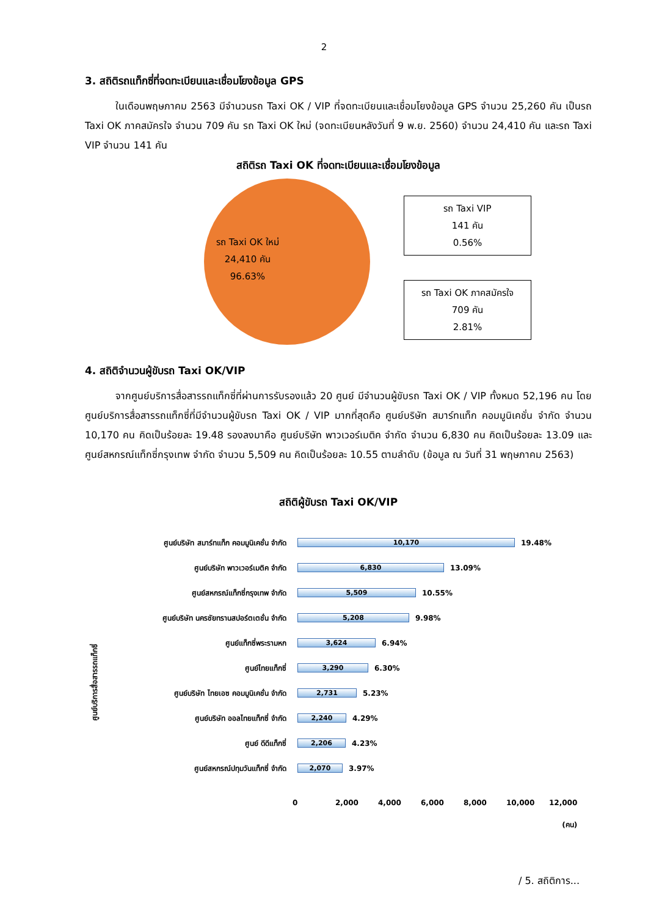2
3. สถิติรถแท็กซี่ที่จดทะเบียนและเชื่อมโยงข้อมูล GPS
ในเดือนพฤษภาคม 2563 มีจำนวนรถ Taxi OK / VIP ที่จดทะเบียนและเชื่อมโยงข้อมูล GPS จำนวน 25,260 คัน เป็นรถ Taxi OK ภาคสมัครใจ จำนวน 709 คัน รถ Taxi OK ใหม่ (จดทะเบียนหลังวันที่ 9 พ.ย. 2560) จำนวน 24,410 คัน และรถ Taxi VIP จำนวน 141 คัน
สถิติรถ Taxi OK ที่จดทะเบียนและเชื่อมโยงข้อมูล
รถ Taxi OK ใหม่
24,410 คัน
96.63%
รถ Taxi VIP
141 คัน
0.56%
รถ Taxi OK ภาคสมัครใจ
709 คัน
2.81%
4. สถิติจำนวนผู้ขับรถ Taxi OK/VIP
จากศูนย์บริการสื่อสารรถแท็กซี่ที่ผ่านการรับรองแล้ว 20 ศูนย์ มีจำนวนผู้ขับรถ Taxi OK / VIP ทั้งหมด 52,196 คน โดยศูนย์บริการสื่อสารรถแท็กซี่ที่มีจำนวนผู้ขับรถ Taxi OK / VIP มากที่สุดคือ ศูนย์บริษัท สมาร์ทแท็ก คอมมูนิเคชั่น จำกัด จำนวน 10,170 คน คิดเป็นร้อยละ 19.48 รองลงมาคือ ศูนย์บริษัท พาวเวอร์เมติค จำกัด จำนวน 6,830 คน คิดเป็นร้อยละ 13.09 และศูนย์สหกรณ์แท็กซี่กรุงเทพ จำกัด จำนวน 5,509 คน คิดเป็นร้อยละ 10.55 ตามลำดับ (ข้อมูล ณ วันที่ 31 พฤษภาคม 2563)
สถิติผู้ขับรถ Taxi OK/VIP
ศูนย์บริการสื่อสารรถแท็กซี่
ศูนย์บริษัท สมาร์ทแท็ก คอมมูนิเคชั่น จำกัด
10,170
19.48%
ศูนย์บริษัท พาวเวอร์เมติค จำกัด
6,830
13.09%
ศูนย์สหกรณ์แท็กซี่กรุงเทพ จำกัด
5,509
10.55%
ศูนย์บริษัท นครชัยทรานสปอร์ตเตชั่น จำกัด
5,208
9.98%
ศูนย์แท็กซี่พระรามหก
3,624
6.94%
ศูนย์ไทยแท็กซี่
3,290
6.30%
ศูนย์บริษัท ไทยเอซ คอมมูนิเคชั่น จำกัด
2,731
5.23%
ศูนย์บริษัท ออลไทยแท็กซี่ จำกัด
2,240
4.29%
ศูนย์ ดีดีแท็กซี่
2,206
4.23%
ศูนย์สหกรณ์ปทุมวันแท็กซี่ จำกัด
2,070
3.97%
0 2,000 4,000 6,000 8,000 10,000 12,000
(คน)
/ 5. สถิติการ...